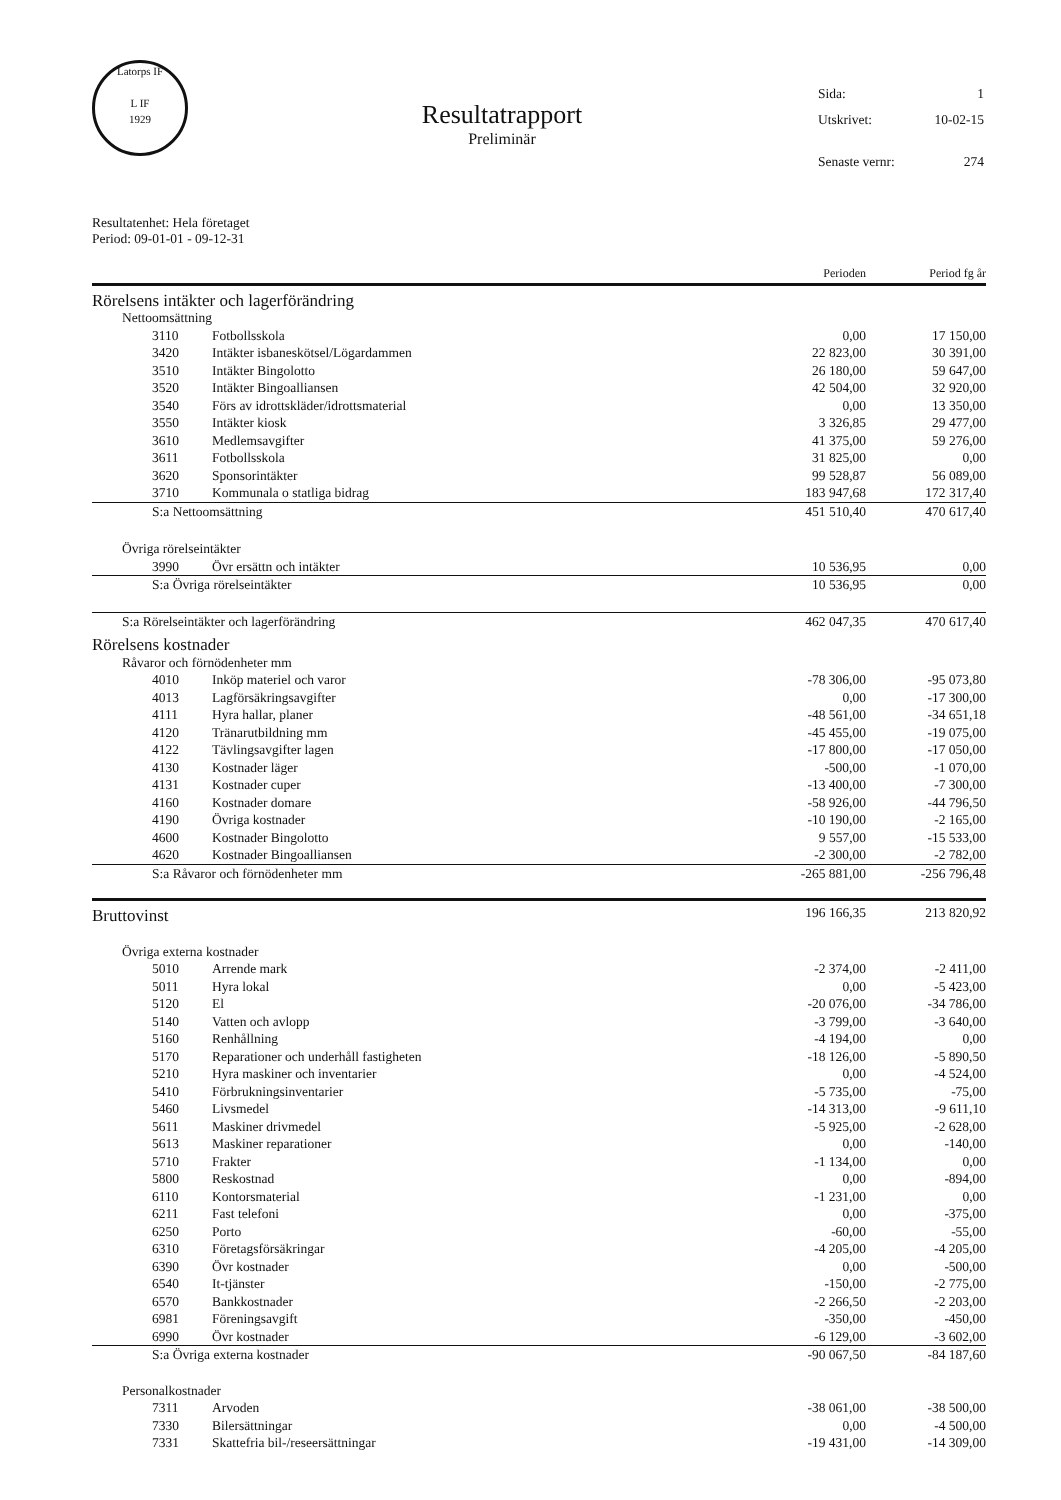Latorps IF
L IF
1929
Resultatrapport
Preliminär
| Sida: | 1 |
| Utskrivet: | 10-02-15 |
| Senaste vernr: | 274 |
Resultatenhet: Hela företaget
Period: 09-01-01 - 09-12-31
| | | | Perioden | Period fg år |
| Rörelsens intäkter och lagerförändring | | | | |
| Nettoomsättning | | | | |
| 3110 | Fotbollsskola | | 0,00 | 17 150,00 |
| 3420 | Intäkter isbaneskötsel/Lögardammen | | 22 823,00 | 30 391,00 |
| 3510 | Intäkter Bingolotto | | 26 180,00 | 59 647,00 |
| 3520 | Intäkter Bingoalliansen | | 42 504,00 | 32 920,00 |
| 3540 | Förs av idrottskläder/idrottsmaterial | | 0,00 | 13 350,00 |
| 3550 | Intäkter kiosk | | 3 326,85 | 29 477,00 |
| 3610 | Medlemsavgifter | | 41 375,00 | 59 276,00 |
| 3611 | Fotbollsskola | | 31 825,00 | 0,00 |
| 3620 | Sponsorintäkter | | 99 528,87 | 56 089,00 |
| 3710 | Kommunala o statliga bidrag | | 183 947,68 | 172 317,40 |
| S:a Nettoomsättning | | | 451 510,40 | 470 617,40 |
| Övriga rörelseintäkter | | | | |
| 3990 | Övr ersättn och intäkter | | 10 536,95 | 0,00 |
| S:a Övriga rörelseintäkter | | | 10 536,95 | 0,00 |
| S:a Rörelseintäkter och lagerförändring | | | 462 047,35 | 470 617,40 |
| Rörelsens kostnader | | | | |
| Råvaror och förnödenheter mm | | | | |
| 4010 | Inköp materiel och varor | | -78 306,00 | -95 073,80 |
| 4013 | Lagförsäkringsavgifter | | 0,00 | -17 300,00 |
| 4111 | Hyra hallar, planer | | -48 561,00 | -34 651,18 |
| 4120 | Tränarutbildning mm | | -45 455,00 | -19 075,00 |
| 4122 | Tävlingsavgifter lagen | | -17 800,00 | -17 050,00 |
| 4130 | Kostnader läger | | -500,00 | -1 070,00 |
| 4131 | Kostnader cuper | | -13 400,00 | -7 300,00 |
| 4160 | Kostnader domare | | -58 926,00 | -44 796,50 |
| 4190 | Övriga kostnader | | -10 190,00 | -2 165,00 |
| 4600 | Kostnader Bingolotto | | 9 557,00 | -15 533,00 |
| 4620 | Kostnader Bingoalliansen | | -2 300,00 | -2 782,00 |
| S:a Råvaror och förnödenheter mm | | | -265 881,00 | -256 796,48 |
| Bruttovinst | | | 196 166,35 | 213 820,92 |
| Övriga externa kostnader | | | | |
| 5010 | Arrende mark | | -2 374,00 | -2 411,00 |
| 5011 | Hyra lokal | | 0,00 | -5 423,00 |
| 5120 | El | | -20 076,00 | -34 786,00 |
| 5140 | Vatten och avlopp | | -3 799,00 | -3 640,00 |
| 5160 | Renhållning | | -4 194,00 | 0,00 |
| 5170 | Reparationer och underhåll fastigheten | | -18 126,00 | -5 890,50 |
| 5210 | Hyra maskiner och inventarier | | 0,00 | -4 524,00 |
| 5410 | Förbrukningsinventarier | | -5 735,00 | -75,00 |
| 5460 | Livsmedel | | -14 313,00 | -9 611,10 |
| 5611 | Maskiner drivmedel | | -5 925,00 | -2 628,00 |
| 5613 | Maskiner reparationer | | 0,00 | -140,00 |
| 5710 | Frakter | | -1 134,00 | 0,00 |
| 5800 | Reskostnad | | 0,00 | -894,00 |
| 6110 | Kontorsmaterial | | -1 231,00 | 0,00 |
| 6211 | Fast telefoni | | 0,00 | -375,00 |
| 6250 | Porto | | -60,00 | -55,00 |
| 6310 | Företagsförsäkringar | | -4 205,00 | -4 205,00 |
| 6390 | Övr kostnader | | 0,00 | -500,00 |
| 6540 | It-tjänster | | -150,00 | -2 775,00 |
| 6570 | Bankkostnader | | -2 266,50 | -2 203,00 |
| 6981 | Föreningsavgift | | -350,00 | -450,00 |
| 6990 | Övr kostnader | | -6 129,00 | -3 602,00 |
| S:a Övriga externa kostnader | | | -90 067,50 | -84 187,60 |
| Personalkostnader | | | | |
| 7311 | Arvoden | | -38 061,00 | -38 500,00 |
| 7330 | Bilersättningar | | 0,00 | -4 500,00 |
| 7331 | Skattefria bil-/reseersättningar | | -19 431,00 | -14 309,00 |